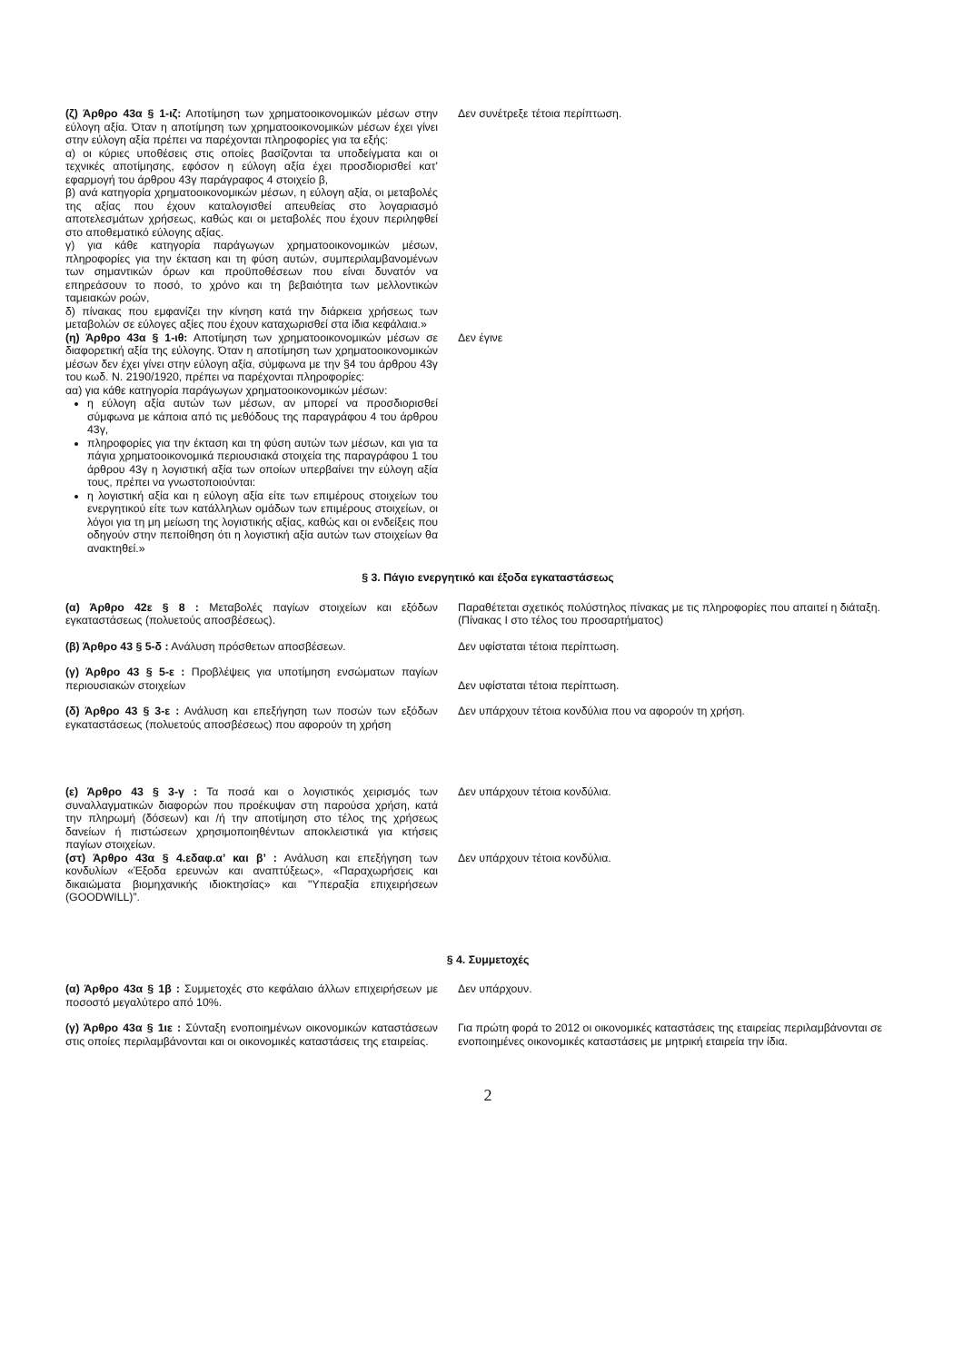| (ζ) Άρθρο 43α § 1-ιζ: Αποτίμηση των χρηματοοικονομικών μέσων στην εύλογη αξία. Όταν η αποτίμηση των χρηματοοικονομικών μέσων έχει γίνει στην εύλογη αξία πρέπει να παρέχονται πληροφορίες για τα εξής: α) οι κύριες υποθέσεις στις οποίες βασίζονται τα υποδείγματα και οι τεχνικές αποτίμησης, εφόσον η εύλογη αξία έχει προσδιορισθεί κατ’ εφαρμογή του άρθρου 43γ παράγραφος 4 στοιχείο β, β) ανά κατηγορία χρηματοοικονομικών μέσων, η εύλογη αξία, οι μεταβολές της αξίας που έχουν καταλογισθεί απευθείας στο λογαριασμό αποτελεσμάτων χρήσεως, καθώς και οι μεταβολές που έχουν περιληφθεί στο αποθεματικό εύλογης αξίας. γ) για κάθε κατηγορία παράγωγων χρηματοοικονομικών μέσων, πληροφορίες για την έκταση και τη φύση αυτών, συμπεριλαμβανομένων των σημαντικών όρων και προϋποθέσεων που είναι δυνατόν να επηρεάσουν το ποσό, το χρόνο και τη βεβαιότητα των μελλοντικών ταμειακών ροών, δ) πίνακας που εμφανίζει την κίνηση κατά την διάρκεια χρήσεως των μεταβολών σε εύλογες αξίες που έχουν καταχωρισθεί στα ίδια κεφάλαια.» | Δεν συνέτρεξε τέτοια περίπτωση. |
| (η) Άρθρο 43α § 1-ιθ: Αποτίμηση των χρηματοοικονομικών μέσων σε διαφορετική αξία της εύλογης. Όταν η αποτίμηση των χρηματοοικονομικών μέσων δεν έχει γίνει στην εύλογη αξία, σύμφωνα με την §4 του άρθρου 43γ του κωδ. Ν. 2190/1920, πρέπει να παρέχονται πληροφορίες: αα) για κάθε κατηγορία παράγωγων χρηματοοικονομικών μέσων: η εύλογη αξία αυτών των μέσων, αν μπορεί να προσδιορισθεί σύμφωνα με κάποια από τις μεθόδους της παραγράφου 4 του άρθρου 43γ, πληροφορίες για την έκταση και τη φύση αυτών των μέσων, και για τα πάγια χρηματοοικονομικά περιουσιακά στοιχεία της παραγράφου 1 του άρθρου 43γ η λογιστική αξία των οποίων υπερβαίνει την εύλογη αξία τους, πρέπει να γνωστοποιούνται: η λογιστική αξία και η εύλογη αξία είτε των επιμέρους στοιχείων του ενεργητικού είτε των κατάλληλων ομάδων των επιμέρους στοιχείων, οι λόγοι για τη μη μείωση της λογιστικής αξίας, καθώς και οι ενδείξεις που οδηγούν στην πεποίθηση ότι η λογιστική αξία αυτών των στοιχείων θα ανακτηθεί.» | Δεν έγινε |
§ 3. Πάγιο ενεργητικό και έξοδα εγκαταστάσεως
| (α) Άρθρο 42ε § 8 : Μεταβολές παγίων στοιχείων και εξόδων εγκαταστάσεως (πολυετούς αποσβέσεως). | Παραθέτεται σχετικός πολύστηλος πίνακας με τις πληροφορίες που απαιτεί η διάταξη.(Πίνακας Ι στο τέλος του προσαρτήματος) |
| (β) Άρθρο 43 § 5-δ : Ανάλυση πρόσθετων αποσβέσεων. | Δεν υφίσταται τέτοια περίπτωση. |
| (γ) Άρθρο 43 § 5-ε : Προβλέψεις για υποτίμηση ενσώματων παγίων περιουσιακών στοιχείων | Δεν υφίσταται τέτοια περίπτωση. |
| (δ) Άρθρο 43 § 3-ε : Ανάλυση και επεξήγηση των ποσών των εξόδων εγκαταστάσεως (πολυετούς αποσβέσεως) που αφορούν τη χρήση | Δεν υπάρχουν τέτοια κονδύλια που να αφορούν τη χρήση. |
| (ε) Άρθρο 43 § 3-γ : Τα ποσά και ο λογιστικός χειρισμός των συναλλαγματικών διαφορών που προέκυψαν στη παρούσα χρήση, κατά την πληρωμή (δόσεων) και /ή την αποτίμηση στο τέλος της χρήσεως δανείων ή πιστώσεων χρησιμοποιηθέντων αποκλειστικά για κτήσεις παγίων στοιχείων. | Δεν υπάρχουν τέτοια κονδύλια. |
| (στ) Άρθρο 43α § 4.εδαφ.α’ και β’ : Ανάλυση και επεξήγηση των κονδυλίων «Έξοδα ερευνών και αναπτύξεως», «Παραχωρήσεις και δικαιώματα βιομηχανικής ιδιοκτησίας» και "Υπεραξία επιχειρήσεων (GOODWILL)”. | Δεν υπάρχουν τέτοια κονδύλια. |
§ 4. Συμμετοχές
| (α) Άρθρο 43α § 1β : Συμμετοχές στο κεφάλαιο άλλων επιχειρήσεων με ποσοστό μεγαλύτερο από 10%. | Δεν υπάρχουν. |
| (γ) Άρθρο 43α § 1ιε : Σύνταξη ενοποιημένων οικονομικών καταστάσεων στις οποίες περιλαμβάνονται και οι οικονομικές καταστάσεις της εταιρείας. | Για πρώτη φορά το 2012 οι οικονομικές καταστάσεις της εταιρείας περιλαμβάνονται σε ενοποιημένες οικονομικές καταστάσεις με μητρική εταιρεία την ίδια. |
2